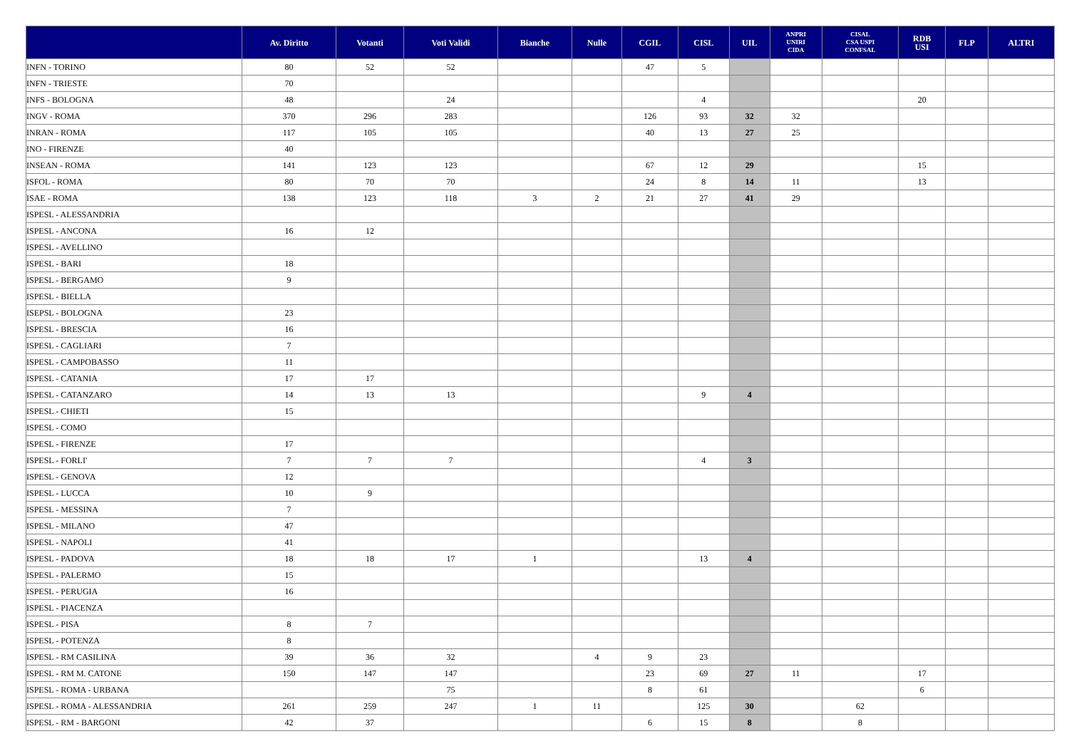| | Av. Diritto | Votanti | Voti Validi | Bianche | Nulle | CGIL | CISL | UIL | ANPRI UNIRI CIDA | CISAL CSA USPI CONFSAL | RDB USI | FLP | ALTRI |
| --- | --- | --- | --- | --- | --- | --- | --- | --- | --- | --- | --- | --- | --- |
| INFN - TORINO | 80 | 52 | 52 | | | 47 | 5 | | | | | | |
| INFN - TRIESTE | 70 | | | | | | | | | | | | |
| INFS - BOLOGNA | 48 | | 24 | | | | 4 | | | | 20 | | |
| INGV - ROMA | 370 | 296 | 283 | | | 126 | 93 | 32 | 32 | | | | |
| INRAN - ROMA | 117 | 105 | 105 | | | 40 | 13 | 27 | 25 | | | | |
| INO - FIRENZE | 40 | | | | | | | | | | | | |
| INSEAN - ROMA | 141 | 123 | 123 | | | 67 | 12 | 29 | | | 15 | | |
| ISFOL - ROMA | 80 | 70 | 70 | | | 24 | 8 | 14 | 11 | | 13 | | |
| ISAE - ROMA | 138 | 123 | 118 | 3 | 2 | 21 | 27 | 41 | 29 | | | | |
| ISPESL - ALESSANDRIA | | | | | | | | | | | | | |
| ISPESL - ANCONA | 16 | 12 | | | | | | | | | | | |
| ISPESL - AVELLINO | | | | | | | | | | | | | |
| ISPESL - BARI | 18 | | | | | | | | | | | | |
| ISPESL - BERGAMO | 9 | | | | | | | | | | | | |
| ISPESL - BIELLA | | | | | | | | | | | | | |
| ISEPSL - BOLOGNA | 23 | | | | | | | | | | | | |
| ISPESL - BRESCIA | 16 | | | | | | | | | | | | |
| ISPESL - CAGLIARI | 7 | | | | | | | | | | | | |
| ISPESL - CAMPOBASSO | 11 | | | | | | | | | | | | |
| ISPESL - CATANIA | 17 | 17 | | | | | | | | | | | |
| ISPESL - CATANZARO | 14 | 13 | 13 | | | | 9 | 4 | | | | | |
| ISPESL - CHIETI | 15 | | | | | | | | | | | | |
| ISPESL - COMO | | | | | | | | | | | | | |
| ISPESL - FIRENZE | 17 | | | | | | | | | | | | |
| ISPESL - FORLI' | 7 | 7 | 7 | | | | 4 | 3 | | | | | |
| ISPESL - GENOVA | 12 | | | | | | | | | | | | |
| ISPESL - LUCCA | 10 | 9 | | | | | | | | | | | |
| ISPESL - MESSINA | 7 | | | | | | | | | | | | |
| ISPESL - MILANO | 47 | | | | | | | | | | | | |
| ISPESL - NAPOLI | 41 | | | | | | | | | | | | |
| ISPESL - PADOVA | 18 | 18 | 17 | 1 | | | 13 | 4 | | | | | |
| ISPESL - PALERMO | 15 | | | | | | | | | | | | |
| ISPESL - PERUGIA | 16 | | | | | | | | | | | | |
| ISPESL - PIACENZA | | | | | | | | | | | | | |
| ISPESL - PISA | 8 | 7 | | | | | | | | | | | |
| ISPESL - POTENZA | 8 | | | | | | | | | | | | |
| ISPESL - RM CASILINA | 39 | 36 | 32 | | 4 | 9 | 23 | | | | | | |
| ISPESL - RM M. CATONE | 150 | 147 | 147 | | | 23 | 69 | 27 | 11 | | 17 | | |
| ISPESL - ROMA - URBANA | | | 75 | | | 8 | 61 | | | | 6 | | |
| ISPESL - ROMA - ALESSANDRIA | 261 | 259 | 247 | 1 | 11 | | 125 | 30 | | 62 | | | |
| ISPESL - RM - BARGONI | 42 | 37 | | | | 6 | 15 | 8 | | 8 | | | |